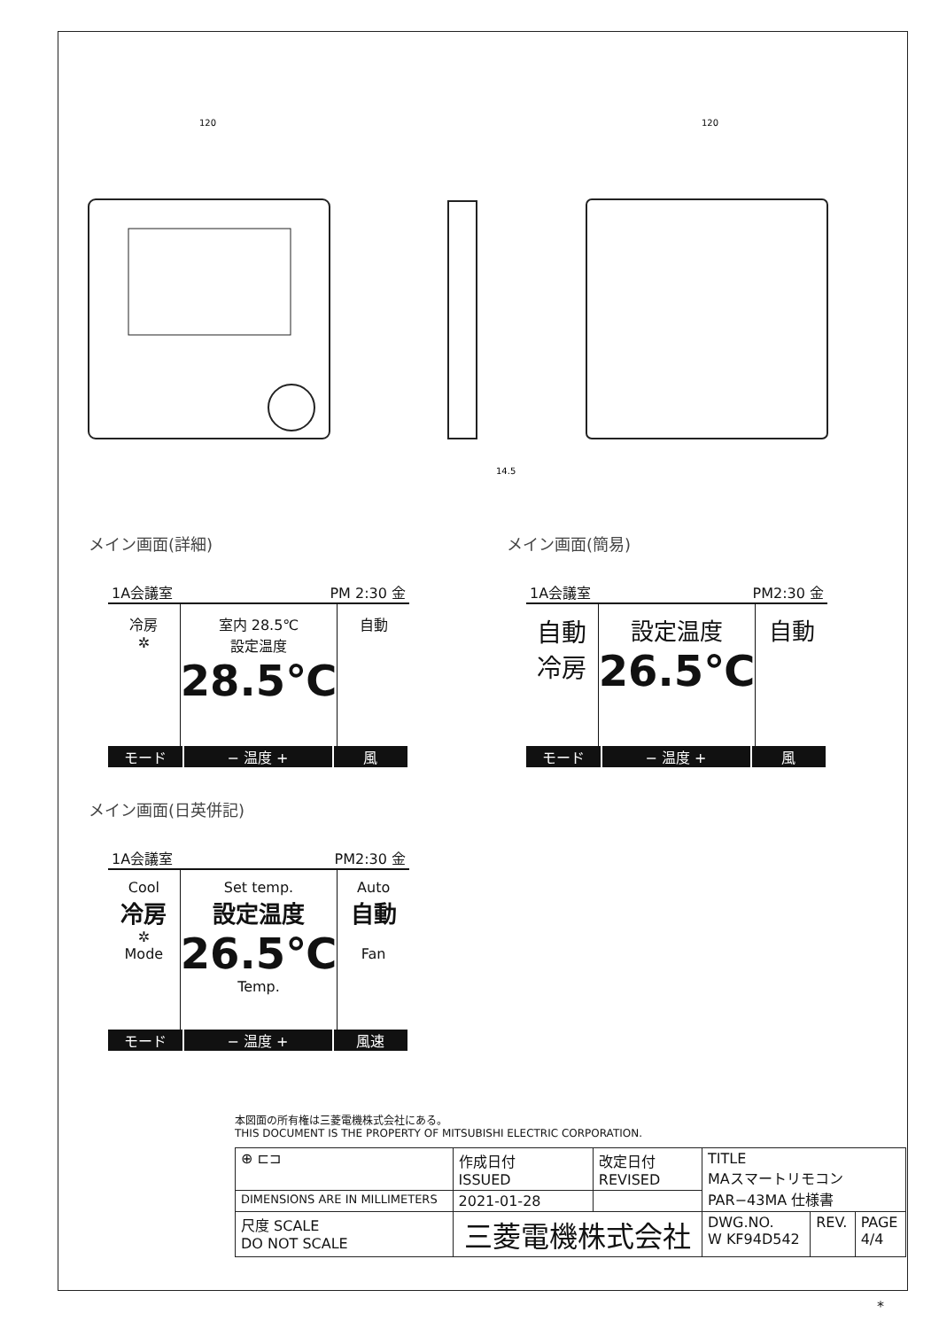120
120
14.5
メイン画面(詳細)
1A会議室 PM 2:30 金
冷房
✲
室内 28.5℃
設定温度
28.5℃
自動
モード − 温度 + 風
メイン画面(簡易)
1A会議室 PM2:30 金
自動
冷房
設定温度
26.5℃
自動
モード − 温度 + 風
メイン画面(日英併記)
1A会議室 PM2:30 金
Cool
冷房
✲
Mode
Set temp.
設定温度
26.5℃
Temp.
Auto
自動
Fan
モード − 温度 + 風速
本図面の所有権は三菱電機株式会社にある。
THIS DOCUMENT IS THE PROPERTY OF MITSUBISHI ELECTRIC CORPORATION.
| ⊕ ⊏⊐ | 作成日付 ISSUED | 改定日付 REVISED | TITLE MAスマートリモコン PAR−43MA 仕様書 | | |
| DIMENSIONS ARE IN MILLIMETERS | 2021-01-28 | | | | |
| 尺度 SCALE DO NOT SCALE | 三菱電機株式会社 | | DWG.NO. W KF94D542 | REV. | PAGE 4/4 |
*